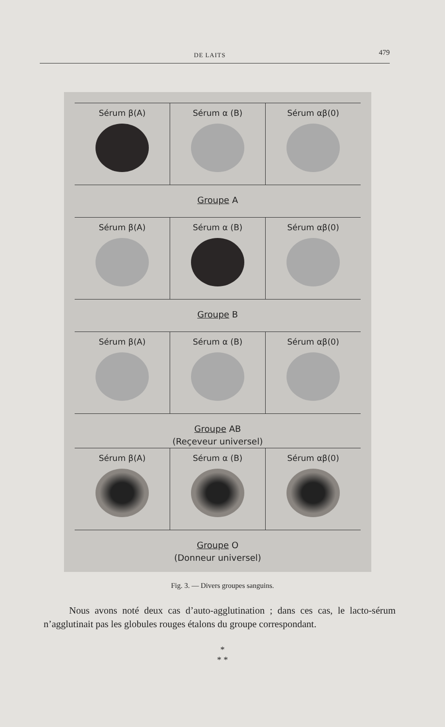DE LAITS 479
Sérum β(A) Sérum α (B) Sérum αβ(0)
Groupe A
Sérum β(A) Sérum α (B) Sérum αβ(0)
Groupe B
Sérum β(A) Sérum α (B) Sérum αβ(0)
Groupe AB
(Reçeveur universel)
Sérum β(A) Sérum α (B) Sérum αβ(0)
Groupe O
(Donneur universel)
Fig. 3. — Divers groupes sanguins.
Nous avons noté deux cas d’auto-agglutination ; dans ces cas, le lacto-sérum n’agglutinait pas les globules rouges étalons du groupe correspondant.
*
* *